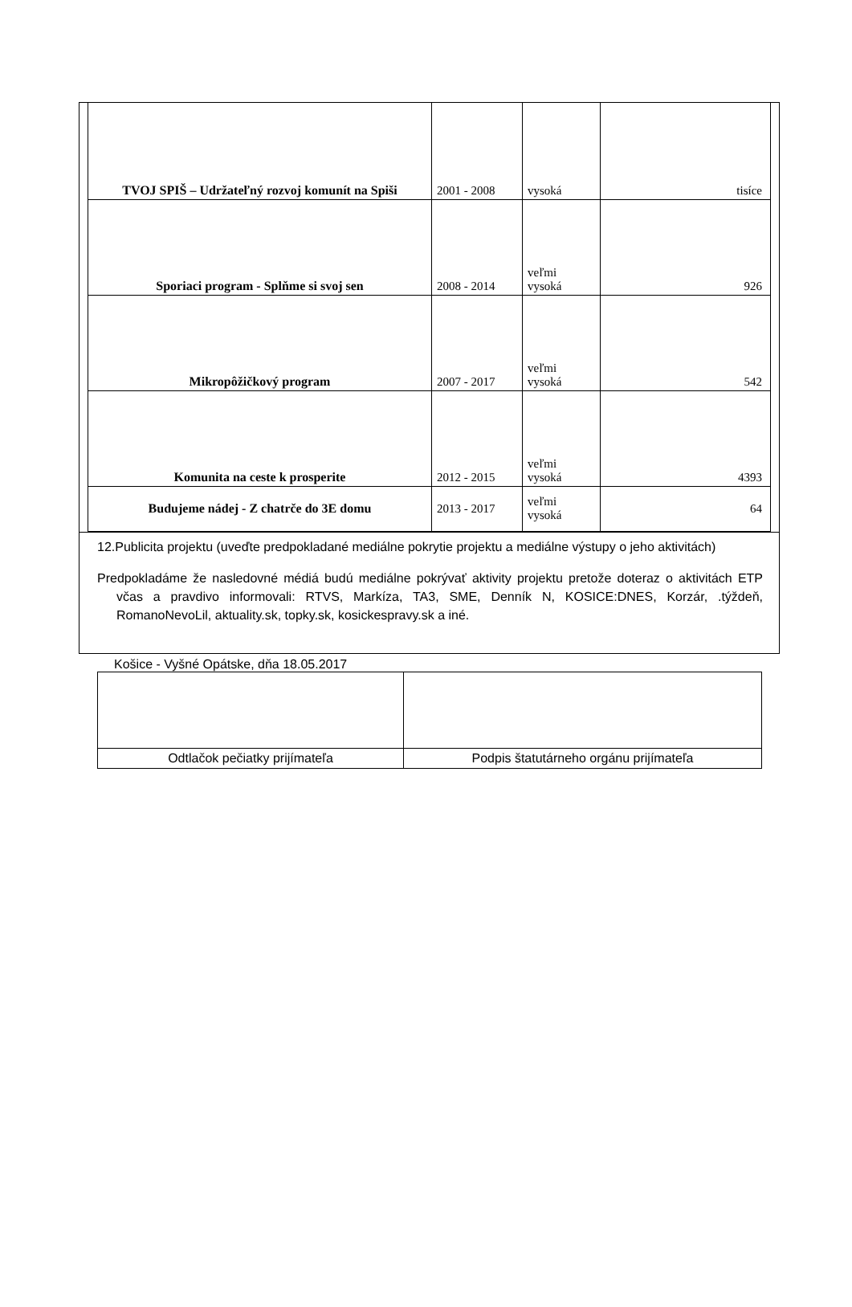| TVOJ SPIŠ – Udržateľný rozvoj komunít na Spiši | 2001 - 2008 | vysoká | tisíce |
| Sporiaci program - Splňme si svoj sen | 2008 - 2014 | veľmi vysoká | 926 |
| Mikropôžičkový program | 2007 - 2017 | veľmi vysoká | 542 |
| Komunita na ceste k prosperite | 2012 - 2015 | veľmi vysoká | 4393 |
| Budujeme nádej - Z chatrče do 3E domu | 2013 - 2017 | veľmi vysoká | 64 |
12.Publicita projektu (uveďte predpokladané mediálne pokrytie projektu a mediálne výstupy o jeho aktivitách)
Predpokladáme že nasledovné médiá budú mediálne pokrývať aktivity projektu pretože doteraz o aktivitách ETP včas a pravdivo informovali: RTVS, Markíza, TA3, SME, Denník N, KOSICE:DNES, Korzár, .týždeň, RomanoNevoLil, aktuality.sk, topky.sk, kosickespravy.sk a iné.
Košice - Vyšné Opátske, dňa 18.05.2017
| Odtlačok pečiatky prijímateľa | Podpis štatutárneho orgánu prijímateľa |